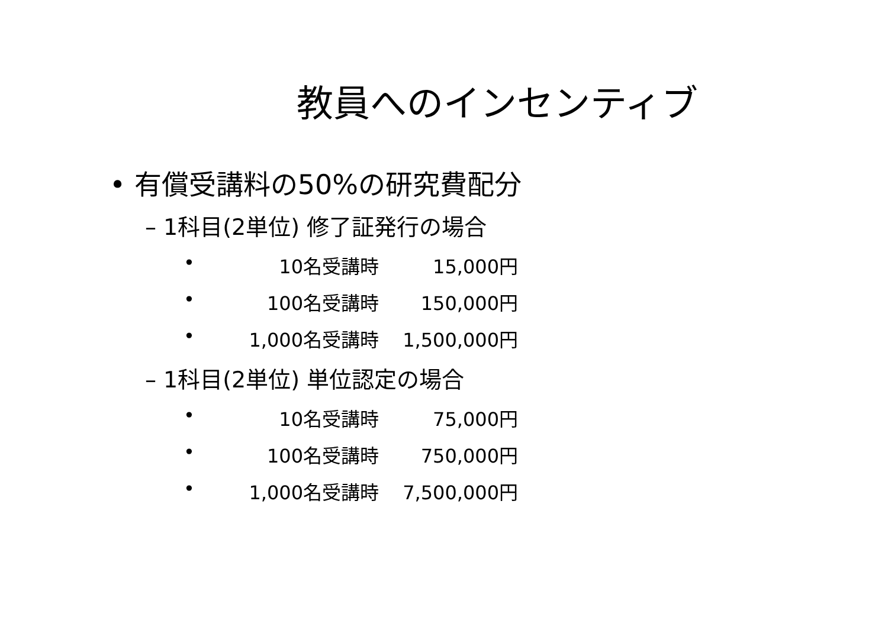教員へのインセンティブ
• 有償受講料の50%の研究費配分
– 1科目(2単位) 修了証発行の場合
• 10名受講時 15,000円
• 100名受講時 150,000円
• 1,000名受講時 1,500,000円
– 1科目(2単位) 単位認定の場合
• 10名受講時 75,000円
• 100名受講時 750,000円
• 1,000名受講時 7,500,000円